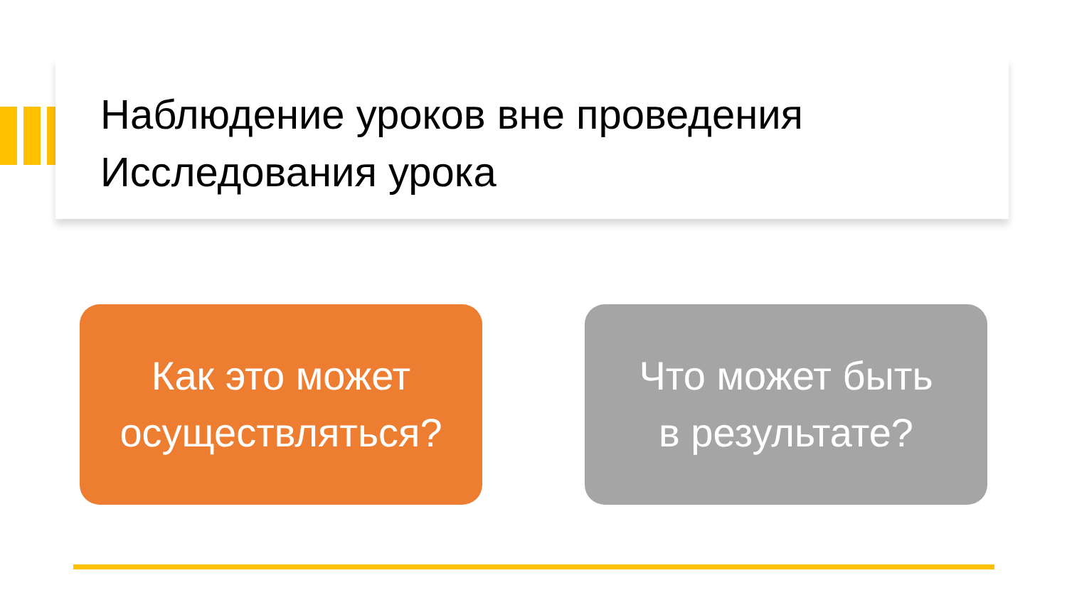Наблюдение уроков вне проведения
Исследования урока
Как это может
осуществляться?
Что может быть
в результате?